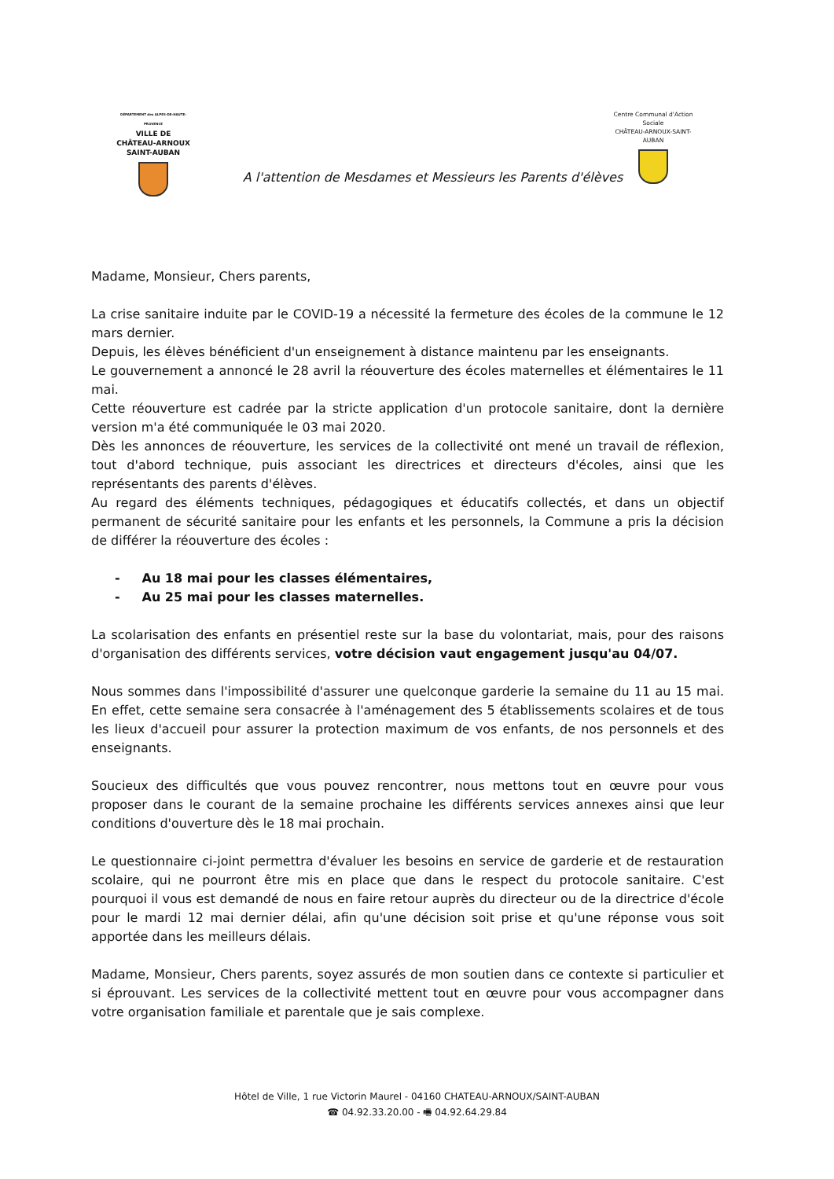DÉPARTEMENT des ALPES-DE-HAUTE-PROVENCE
VILLE DE
CHÂTEAU-ARNOUX
SAINT-AUBAN
Centre Communal d'Action Sociale
CHÂTEAU-ARNOUX-SAINT-AUBAN
A l'attention de Mesdames et Messieurs les Parents d'élèves
Madame, Monsieur, Chers parents,
La crise sanitaire induite par le COVID-19 a nécessité la fermeture des écoles de la commune le 12 mars dernier.
Depuis, les élèves bénéficient d'un enseignement à distance maintenu par les enseignants.
Le gouvernement a annoncé le 28 avril la réouverture des écoles maternelles et élémentaires le 11 mai.
Cette réouverture est cadrée par la stricte application d'un protocole sanitaire, dont la dernière version m'a été communiquée le 03 mai 2020.
Dès les annonces de réouverture, les services de la collectivité ont mené un travail de réflexion, tout d'abord technique, puis associant les directrices et directeurs d'écoles, ainsi que les représentants des parents d'élèves.
Au regard des éléments techniques, pédagogiques et éducatifs collectés, et dans un objectif permanent de sécurité sanitaire pour les enfants et les personnels, la Commune a pris la décision de différer la réouverture des écoles :
- Au 18 mai pour les classes élémentaires,
- Au 25 mai pour les classes maternelles.
La scolarisation des enfants en présentiel reste sur la base du volontariat, mais, pour des raisons d'organisation des différents services, votre décision vaut engagement jusqu'au 04/07.
Nous sommes dans l'impossibilité d'assurer une quelconque garderie la semaine du 11 au 15 mai. En effet, cette semaine sera consacrée à l'aménagement des 5 établissements scolaires et de tous les lieux d'accueil pour assurer la protection maximum de vos enfants, de nos personnels et des enseignants.
Soucieux des difficultés que vous pouvez rencontrer, nous mettons tout en œuvre pour vous proposer dans le courant de la semaine prochaine les différents services annexes ainsi que leur conditions d'ouverture dès le 18 mai prochain.
Le questionnaire ci-joint permettra d'évaluer les besoins en service de garderie et de restauration scolaire, qui ne pourront être mis en place que dans le respect du protocole sanitaire. C'est pourquoi il vous est demandé de nous en faire retour auprès du directeur ou de la directrice d'école pour le mardi 12 mai dernier délai, afin qu'une décision soit prise et qu'une réponse vous soit apportée dans les meilleurs délais.
Madame, Monsieur, Chers parents, soyez assurés de mon soutien dans ce contexte si particulier et si éprouvant. Les services de la collectivité mettent tout en œuvre pour vous accompagner dans votre organisation familiale et parentale que je sais complexe.
Hôtel de Ville, 1 rue Victorin Maurel - 04160 CHATEAU-ARNOUX/SAINT-AUBAN
☎ 04.92.33.20.00 - 🖷 04.92.64.29.84